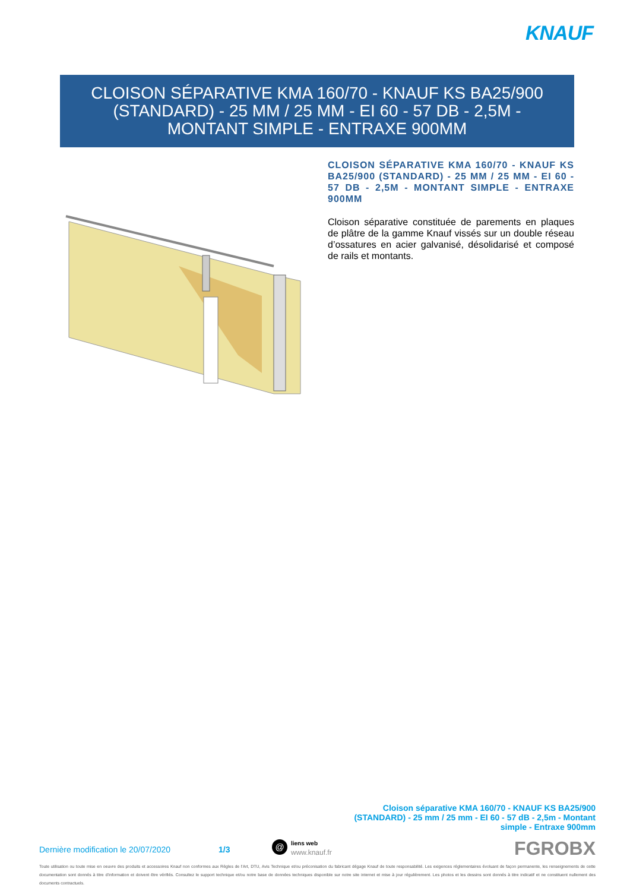KNAUF
CLOISON SÉPARATIVE KMA 160/70 - KNAUF KS BA25/900 (STANDARD) - 25 MM / 25 MM - EI 60 - 57 DB - 2,5M - MONTANT SIMPLE - ENTRAXE 900MM
CLOISON SÉPARATIVE KMA 160/70 - KNAUF KS BA25/900 (STANDARD) - 25 MM / 25 MM - EI 60 - 57 DB - 2,5M - MONTANT SIMPLE - ENTRAXE 900MM
Cloison séparative constituée de parements en plaques de plâtre de la gamme Knauf vissés sur un double réseau d’ossatures en acier galvanisé, désolidarisé et composé de rails et montants.
Cloison séparative KMA 160/70 - KNAUF KS BA25/900 (STANDARD) - 25 mm / 25 mm - EI 60 - 57 dB - 2,5m - Montant simple - Entraxe 900mm
Dernière modification le 20/07/2020 1/3
@
liens web
www.knauf.fr
FGROBX
Toute utilisation ou toute mise en oeuvre des produits et accessoires Knauf non conformes aux Règles de l'Art, DTU, Avis Technique et/ou préconisation du fabricant dégage Knauf de toute responsabilité. Les exigences réglementaires évoluant de façon permanente, les renseignements de cette documentation sont donnés à titre d'information et doivent être vérifiés. Consultez le support technique et/ou notre base de données techniques disponible sur notre site internet et mise à jour régulièrement. Les photos et les dessins sont donnés à titre indicatif et ne constituent nullement des documents contractuels.